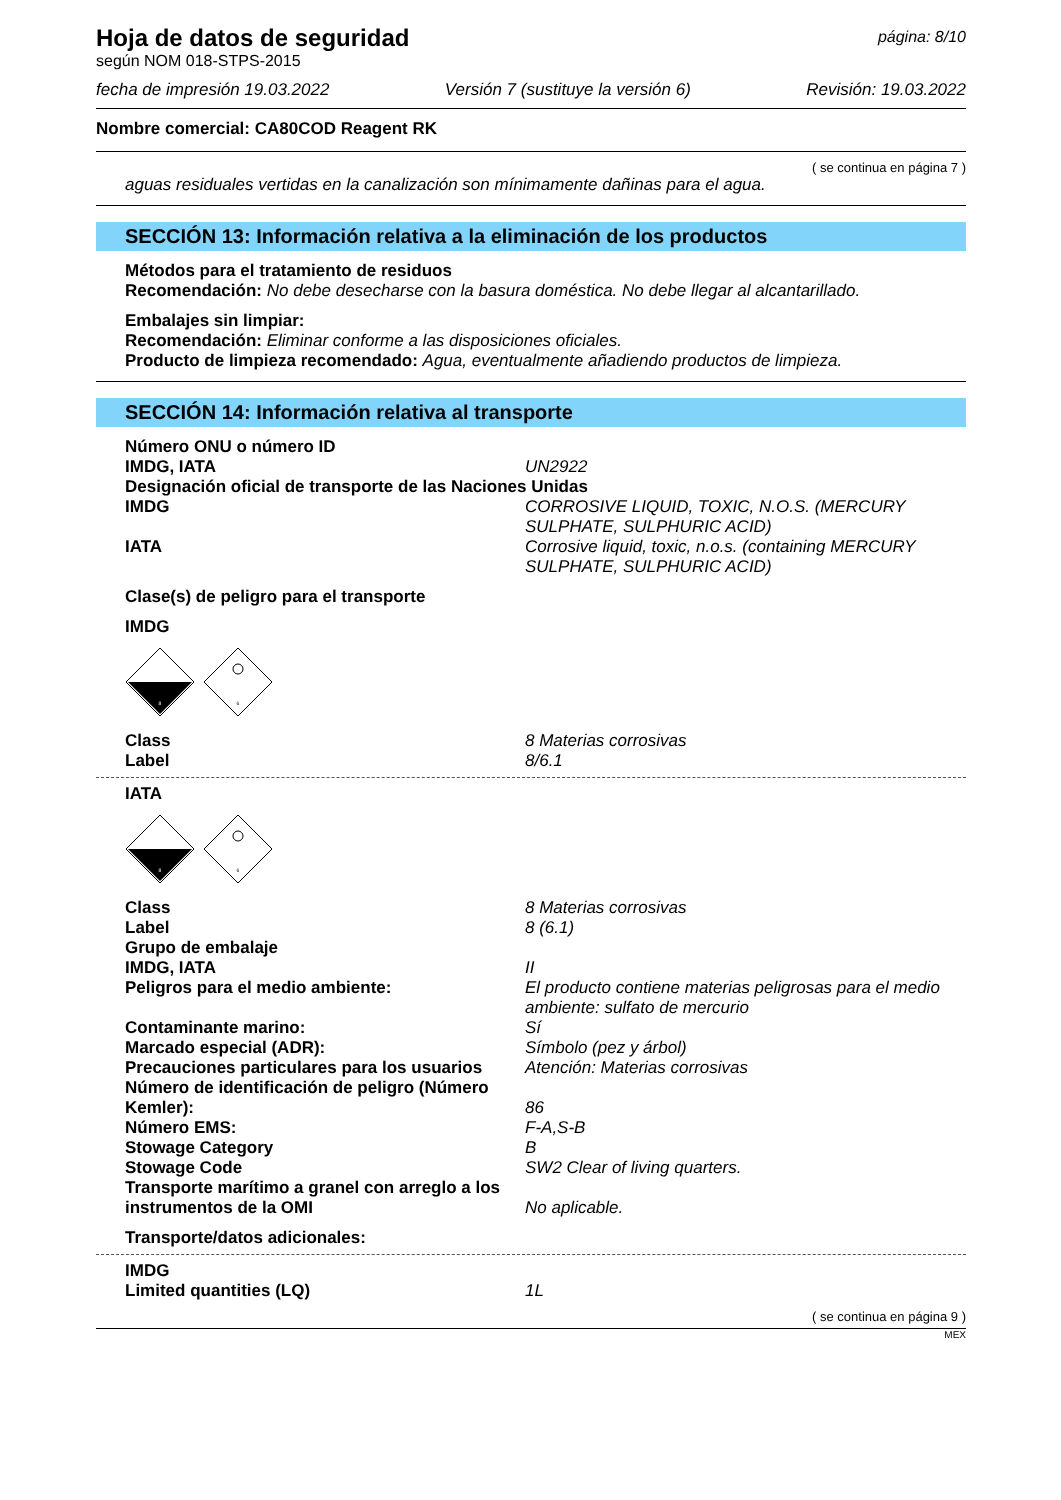página: 8/10
Hoja de datos de seguridad
según NOM 018-STPS-2015
fecha de impresión 19.03.2022 Versión 7 (sustituye la versión 6) Revisión: 19.03.2022
Nombre comercial: CA80COD Reagent RK
( se continua en página 7 )
aguas residuales vertidas en la canalización son mínimamente dañinas para el agua.
SECCIÓN 13: Información relativa a la eliminación de los productos
Métodos para el tratamiento de residuos
Recomendación: No debe desecharse con la basura doméstica. No debe llegar al alcantarillado.
Embalajes sin limpiar:
Recomendación: Eliminar conforme a las disposiciones oficiales.
Producto de limpieza recomendado: Agua, eventualmente añadiendo productos de limpieza.
SECCIÓN 14: Información relativa al transporte
Número ONU o número ID
IMDG, IATA UN2922
Designación oficial de transporte de las Naciones Unidas
IMDG CORROSIVE LIQUID, TOXIC, N.O.S. (MERCURY SULPHATE, SULPHURIC ACID)
IATA Corrosive liquid, toxic, n.o.s. (containing MERCURY SULPHATE, SULPHURIC ACID)
Clase(s) de peligro para el transporte
IMDG
8
6
Class 8 Materias corrosivas
Label 8/6.1
IATA
8
6
Class 8 Materias corrosivas
Label 8 (6.1)
Grupo de embalaje
IMDG, IATA II
Peligros para el medio ambiente: El producto contiene materias peligrosas para el medio ambiente: sulfato de mercurio
Contaminante marino: Sí
Marcado especial (ADR): Símbolo (pez y árbol)
Precauciones particulares para los usuarios
Atención: Materias corrosivas
Número de identificación de peligro (Número Kemler):
86
Número EMS: F-A,S-B
Stowage Category B
Stowage Code SW2 Clear of living quarters.
Transporte marítimo a granel con arreglo a los instrumentos de la OMI
No aplicable.
Transporte/datos adicionales:
IMDG
Limited quantities (LQ) 1L
( se continua en página 9 )
MEX